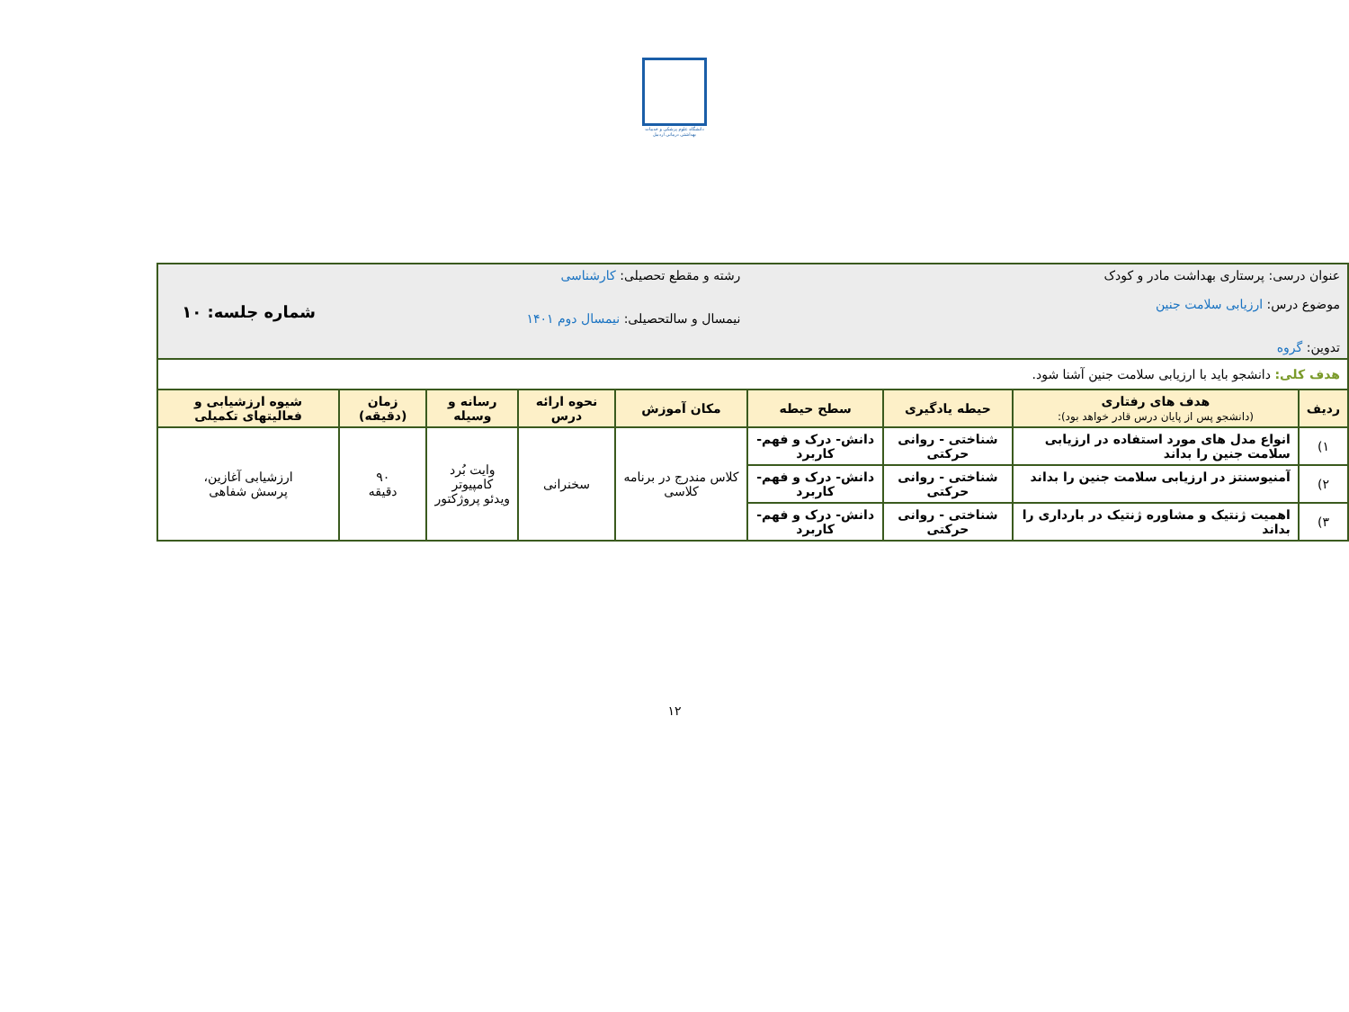دانشگاه علوم پزشکی و خدمات بهداشتی درمانی اردبیل
| عنوان درسی: پرستاری بهداشت مادر و کودک موضوع درس: ارزیابی سلامت جنین تدوین: گروه | | | | رشته و مقطع تحصیلی: کارشناسی نیمسال و سالتحصیلی: نیمسال دوم ۱۴۰۱ | | | | شماره جلسه: ۱۰ |
| هدف کلی: دانشجو باید با ارزیابی سلامت جنین آشنا شود. | | | | | | | | |
| ردیف | هدف های رفتاری (دانشجو پس از پایان درس قادر خواهد بود): | حیطه یادگیری | سطح حیطه | مکان آموزش | نحوه ارائه درس | رسانه و وسیله | زمان (دقیقه) | شیوه ارزشیابی و فعالیتهای تکمیلی |
| ۱) | انواع مدل های مورد استفاده در ارزیابی سلامت جنین را بداند | شناختی - روانی حرکتی | دانش- درک و فهم- کاربرد | کلاس مندرج در برنامه کلاسی | سخنرانی | وایت بُرد کامپیوتر ویدئو پروژکتور | ۹۰ دقیقه | ارزشیابی آغازین، پرسش شفاهی |
| ۲) | آمنیوسنتز در ارزیابی سلامت جنین را بداند | شناختی - روانی حرکتی | دانش- درک و فهم- کاربرد | | | | | |
| ۳) | اهمیت ژنتیک و مشاوره ژنتیک در بارداری را بداند | شناختی - روانی حرکتی | دانش- درک و فهم- کاربرد | | | | | |
۱۲